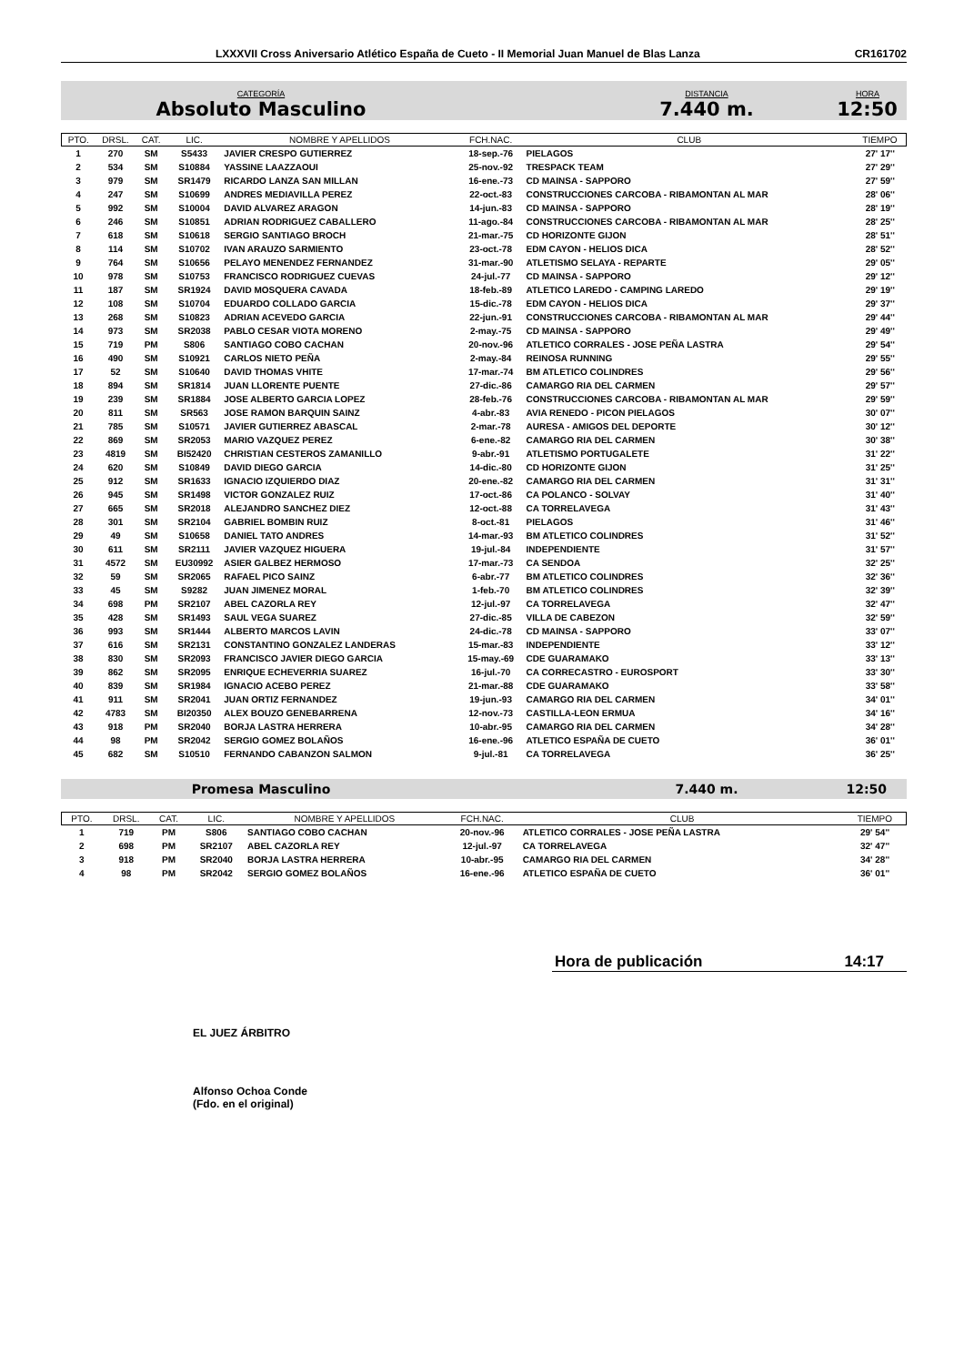LXXXVII Cross Aniversario Atlético España de Cueto - II Memorial Juan Manuel de Blas Lanza CR161702
CATEGORÍA
Absoluto Masculino
DISTANCIA
7.440 m.
HORA
12:50
| PTO. | DRSL. | CAT. | LIC. | NOMBRE Y APELLIDOS | FCH.NAC. | CLUB | TIEMPO |
| --- | --- | --- | --- | --- | --- | --- | --- |
| 1 | 270 | SM | S5433 | JAVIER CRESPO GUTIERREZ | 18-sep.-76 | PIELAGOS | 27' 17'' |
| 2 | 534 | SM | S10884 | YASSINE LAAZZAOUI | 25-nov.-92 | TRESPACK TEAM | 27' 29'' |
| 3 | 979 | SM | SR1479 | RICARDO LANZA SAN MILLAN | 16-ene.-73 | CD MAINSA - SAPPORO | 27' 59'' |
| 4 | 247 | SM | S10699 | ANDRES MEDIAVILLA PEREZ | 22-oct.-83 | CONSTRUCCIONES CARCOBA - RIBAMONTAN AL MAR | 28' 06'' |
| 5 | 992 | SM | S10004 | DAVID ALVAREZ ARAGON | 14-jun.-83 | CD MAINSA - SAPPORO | 28' 19'' |
| 6 | 246 | SM | S10851 | ADRIAN RODRIGUEZ CABALLERO | 11-ago.-84 | CONSTRUCCIONES CARCOBA - RIBAMONTAN AL MAR | 28' 25'' |
| 7 | 618 | SM | S10618 | SERGIO SANTIAGO BROCH | 21-mar.-75 | CD HORIZONTE GIJON | 28' 51'' |
| 8 | 114 | SM | S10702 | IVAN ARAUZO SARMIENTO | 23-oct.-78 | EDM CAYON - HELIOS DICA | 28' 52'' |
| 9 | 764 | SM | S10656 | PELAYO MENENDEZ FERNANDEZ | 31-mar.-90 | ATLETISMO SELAYA - REPARTE | 29' 05'' |
| 10 | 978 | SM | S10753 | FRANCISCO RODRIGUEZ CUEVAS | 24-jul.-77 | CD MAINSA - SAPPORO | 29' 12'' |
| 11 | 187 | SM | SR1924 | DAVID MOSQUERA CAVADA | 18-feb.-89 | ATLETICO LAREDO - CAMPING LAREDO | 29' 19'' |
| 12 | 108 | SM | S10704 | EDUARDO COLLADO GARCIA | 15-dic.-78 | EDM CAYON - HELIOS DICA | 29' 37'' |
| 13 | 268 | SM | S10823 | ADRIAN ACEVEDO GARCIA | 22-jun.-91 | CONSTRUCCIONES CARCOBA - RIBAMONTAN AL MAR | 29' 44'' |
| 14 | 973 | SM | SR2038 | PABLO CESAR VIOTA MORENO | 2-may.-75 | CD MAINSA - SAPPORO | 29' 49'' |
| 15 | 719 | PM | S806 | SANTIAGO COBO CACHAN | 20-nov.-96 | ATLETICO CORRALES - JOSE PEÑA LASTRA | 29' 54'' |
| 16 | 490 | SM | S10921 | CARLOS NIETO PEÑA | 2-may.-84 | REINOSA RUNNING | 29' 55'' |
| 17 | 52 | SM | S10640 | DAVID THOMAS VHITE | 17-mar.-74 | BM ATLETICO COLINDRES | 29' 56'' |
| 18 | 894 | SM | SR1814 | JUAN LLORENTE PUENTE | 27-dic.-86 | CAMARGO RIA DEL CARMEN | 29' 57'' |
| 19 | 239 | SM | SR1884 | JOSE ALBERTO GARCIA LOPEZ | 28-feb.-76 | CONSTRUCCIONES CARCOBA - RIBAMONTAN AL MAR | 29' 59'' |
| 20 | 811 | SM | SR563 | JOSE RAMON BARQUIN SAINZ | 4-abr.-83 | AVIA RENEDO - PICON PIELAGOS | 30' 07'' |
| 21 | 785 | SM | S10571 | JAVIER GUTIERREZ ABASCAL | 2-mar.-78 | AURESA - AMIGOS DEL DEPORTE | 30' 12'' |
| 22 | 869 | SM | SR2053 | MARIO VAZQUEZ PEREZ | 6-ene.-82 | CAMARGO RIA DEL CARMEN | 30' 38'' |
| 23 | 4819 | SM | BI52420 | CHRISTIAN CESTEROS ZAMANILLO | 9-abr.-91 | ATLETISMO PORTUGALETE | 31' 22'' |
| 24 | 620 | SM | S10849 | DAVID DIEGO GARCIA | 14-dic.-80 | CD HORIZONTE GIJON | 31' 25'' |
| 25 | 912 | SM | SR1633 | IGNACIO IZQUIERDO DIAZ | 20-ene.-82 | CAMARGO RIA DEL CARMEN | 31' 31'' |
| 26 | 945 | SM | SR1498 | VICTOR GONZALEZ RUIZ | 17-oct.-86 | CA POLANCO - SOLVAY | 31' 40'' |
| 27 | 665 | SM | SR2018 | ALEJANDRO SANCHEZ DIEZ | 12-oct.-88 | CA TORRELAVEGA | 31' 43'' |
| 28 | 301 | SM | SR2104 | GABRIEL BOMBIN RUIZ | 8-oct.-81 | PIELAGOS | 31' 46'' |
| 29 | 49 | SM | S10658 | DANIEL TATO ANDRES | 14-mar.-93 | BM ATLETICO COLINDRES | 31' 52'' |
| 30 | 611 | SM | SR2111 | JAVIER VAZQUEZ HIGUERA | 19-jul.-84 | INDEPENDIENTE | 31' 57'' |
| 31 | 4572 | SM | EU30992 | ASIER GALBEZ HERMOSO | 17-mar.-73 | CA SENDOA | 32' 25'' |
| 32 | 59 | SM | SR2065 | RAFAEL PICO SAINZ | 6-abr.-77 | BM ATLETICO COLINDRES | 32' 36'' |
| 33 | 45 | SM | S9282 | JUAN JIMENEZ MORAL | 1-feb.-70 | BM ATLETICO COLINDRES | 32' 39'' |
| 34 | 698 | PM | SR2107 | ABEL CAZORLA REY | 12-jul.-97 | CA TORRELAVEGA | 32' 47'' |
| 35 | 428 | SM | SR1493 | SAUL VEGA SUAREZ | 27-dic.-85 | VILLA DE CABEZON | 32' 59'' |
| 36 | 993 | SM | SR1444 | ALBERTO MARCOS LAVIN | 24-dic.-78 | CD MAINSA - SAPPORO | 33' 07'' |
| 37 | 616 | SM | SR2131 | CONSTANTINO GONZALEZ LANDERAS | 15-mar.-83 | INDEPENDIENTE | 33' 12'' |
| 38 | 830 | SM | SR2093 | FRANCISCO JAVIER DIEGO GARCIA | 15-may.-69 | CDE GUARAMAKO | 33' 13'' |
| 39 | 862 | SM | SR2095 | ENRIQUE ECHEVERRIA SUAREZ | 16-jul.-70 | CA CORRECASTRO - EUROSPORT | 33' 30'' |
| 40 | 839 | SM | SR1984 | IGNACIO ACEBO PEREZ | 21-mar.-88 | CDE GUARAMAKO | 33' 58'' |
| 41 | 911 | SM | SR2041 | JUAN ORTIZ FERNANDEZ | 19-jun.-93 | CAMARGO RIA DEL CARMEN | 34' 01'' |
| 42 | 4783 | SM | BI20350 | ALEX BOUZO GENEBARRENA | 12-nov.-73 | CASTILLA-LEON ERMUA | 34' 16'' |
| 43 | 918 | PM | SR2040 | BORJA LASTRA HERRERA | 10-abr.-95 | CAMARGO RIA DEL CARMEN | 34' 28'' |
| 44 | 98 | PM | SR2042 | SERGIO GOMEZ BOLAÑOS | 16-ene.-96 | ATLETICO ESPAÑA DE CUETO | 36' 01'' |
| 45 | 682 | SM | S10510 | FERNANDO CABANZON SALMON | 9-jul.-81 | CA TORRELAVEGA | 36' 25'' |
Promesa Masculino 7.440 m. 12:50
| PTO. | DRSL. | CAT. | LIC. | NOMBRE Y APELLIDOS | FCH.NAC. | CLUB | TIEMPO |
| --- | --- | --- | --- | --- | --- | --- | --- |
| 1 | 719 | PM | S806 | SANTIAGO COBO CACHAN | 20-nov.-96 | ATLETICO CORRALES - JOSE PEÑA LASTRA | 29' 54'' |
| 2 | 698 | PM | SR2107 | ABEL CAZORLA REY | 12-jul.-97 | CA TORRELAVEGA | 32' 47'' |
| 3 | 918 | PM | SR2040 | BORJA LASTRA HERRERA | 10-abr.-95 | CAMARGO RIA DEL CARMEN | 34' 28'' |
| 4 | 98 | PM | SR2042 | SERGIO GOMEZ BOLAÑOS | 16-ene.-96 | ATLETICO ESPAÑA DE CUETO | 36' 01'' |
Hora de publicación 14:17
EL JUEZ ÁRBITRO
Alfonso Ochoa Conde
(Fdo. en el original)